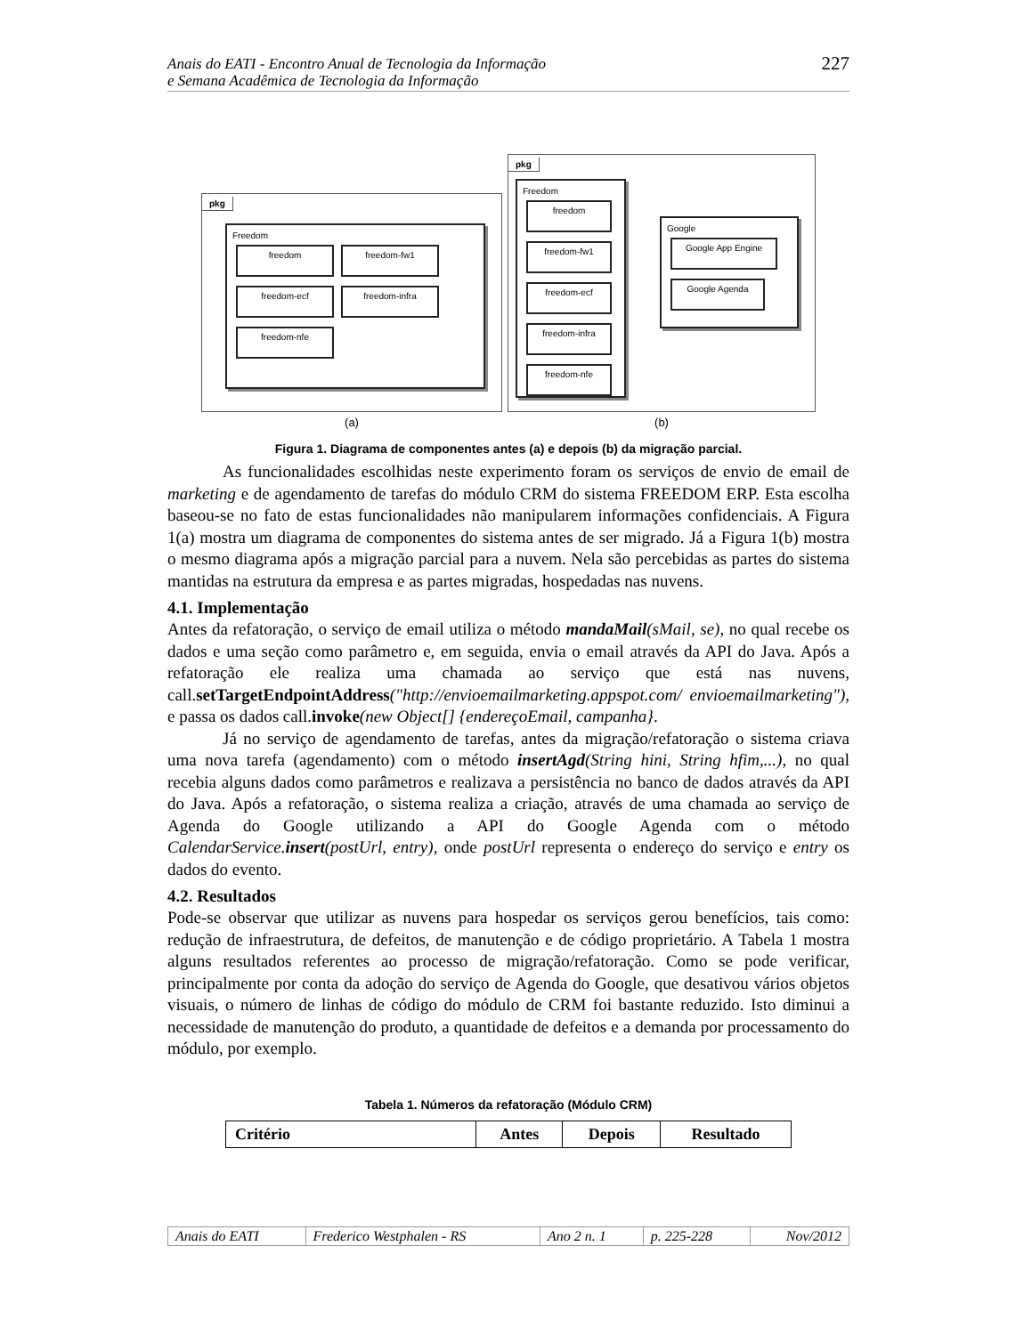Anais do EATI - Encontro Anual de Tecnologia da Informação
e Semana Acadêmica de Tecnologia da Informação
227
pkg
Freedom
freedom freedom-fw1 freedom-ecf freedom-infra freedom-nfe
(a)
pkg
Freedom
freedom freedom-fw1 freedom-ecf freedom-infra freedom-nfe
Google
Google App Engine Google Agenda
(b)
Figura 1. Diagrama de componentes antes (a) e depois (b) da migração parcial.
As funcionalidades escolhidas neste experimento foram os serviços de envio de email de marketing e de agendamento de tarefas do módulo CRM do sistema FREEDOM ERP. Esta escolha baseou-se no fato de estas funcionalidades não manipularem informações confidenciais. A Figura 1(a) mostra um diagrama de componentes do sistema antes de ser migrado. Já a Figura 1(b) mostra o mesmo diagrama após a migração parcial para a nuvem. Nela são percebidas as partes do sistema mantidas na estrutura da empresa e as partes migradas, hospedadas nas nuvens.
4.1. Implementação
Antes da refatoração, o serviço de email utiliza o método mandaMail(sMail, se), no qual recebe os dados e uma seção como parâmetro e, em seguida, envia o email através da API do Java. Após a refatoração ele realiza uma chamada ao serviço que está nas nuvens, call.setTargetEndpointAddress("http://envioemailmarketing.appspot.com/ envioemailmarketing"), e passa os dados call.invoke(new Object[] {endereçoEmail, campanha}.
Já no serviço de agendamento de tarefas, antes da migração/refatoração o sistema criava uma nova tarefa (agendamento) com o método insertAgd(String hini, String hfim,...), no qual recebia alguns dados como parâmetros e realizava a persistência no banco de dados através da API do Java. Após a refatoração, o sistema realiza a criação, através de uma chamada ao serviço de Agenda do Google utilizando a API do Google Agenda com o método CalendarService.insert(postUrl, entry), onde postUrl representa o endereço do serviço e entry os dados do evento.
4.2. Resultados
Pode-se observar que utilizar as nuvens para hospedar os serviços gerou benefícios, tais como: redução de infraestrutura, de defeitos, de manutenção e de código proprietário. A Tabela 1 mostra alguns resultados referentes ao processo de migração/refatoração. Como se pode verificar, principalmente por conta da adoção do serviço de Agenda do Google, que desativou vários objetos visuais, o número de linhas de código do módulo de CRM foi bastante reduzido. Isto diminui a necessidade de manutenção do produto, a quantidade de defeitos e a demanda por processamento do módulo, por exemplo.
Tabela 1. Números da refatoração (Módulo CRM)
| Critério | Antes | Depois | Resultado |
| --- | --- | --- | --- |
| Anais do EATI | Frederico Westphalen - RS | Ano 2 n. 1 | p. 225-228 | Nov/2012 |